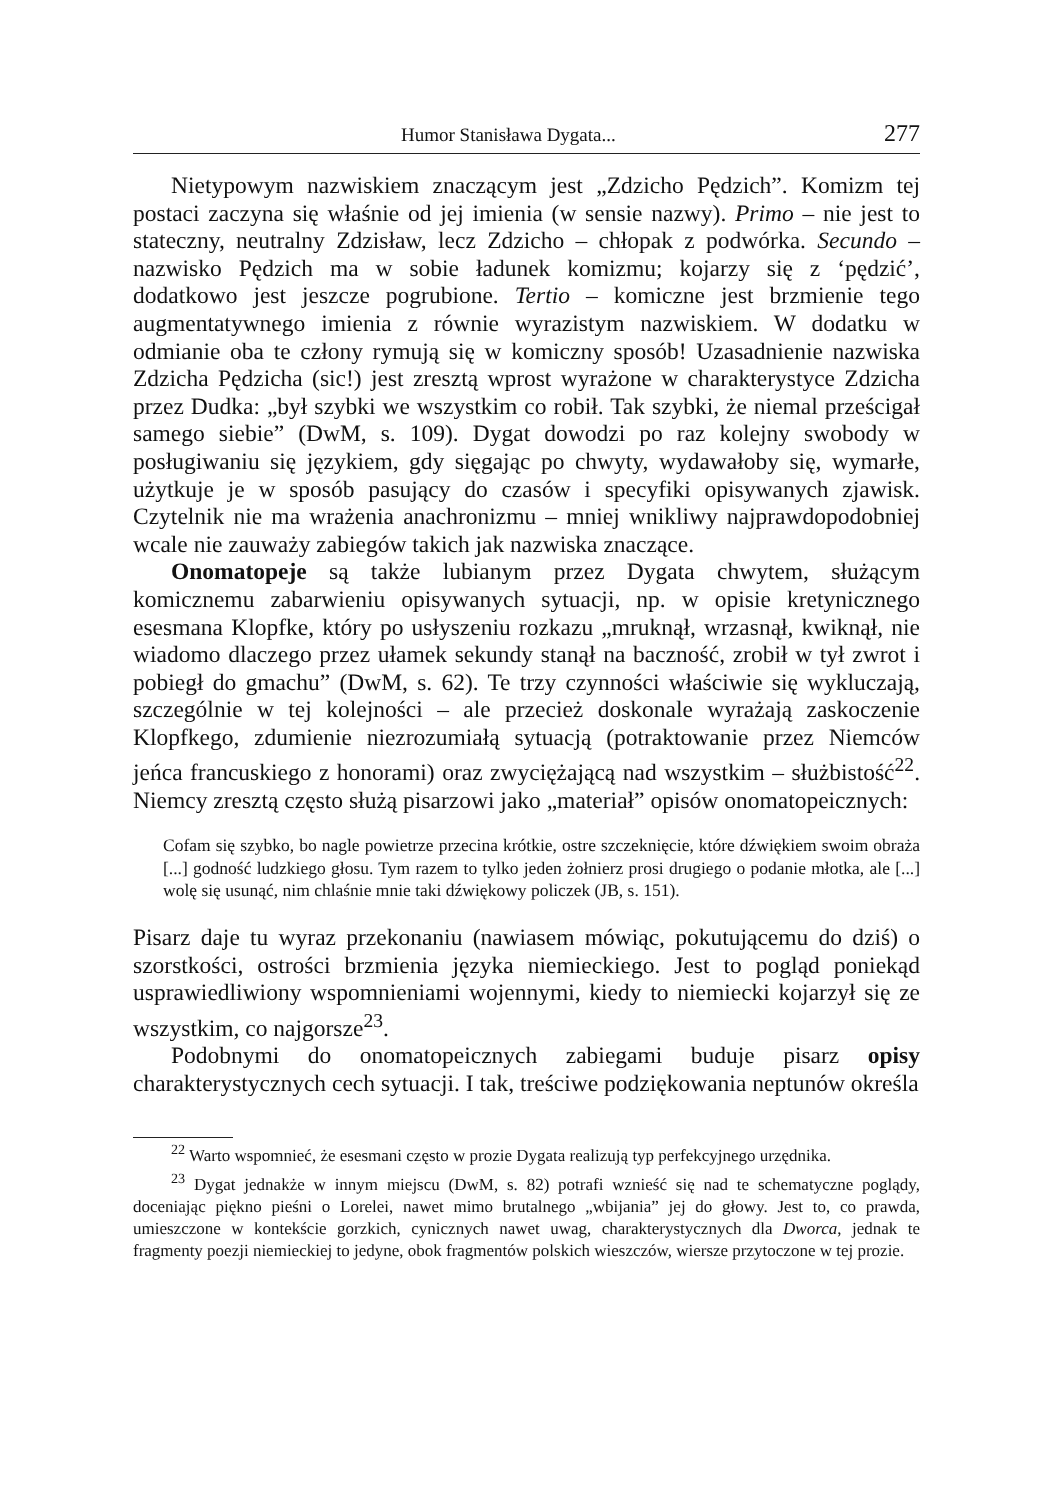Humor Stanisława Dygata... 277
Nietypowym nazwiskiem znaczącym jest „Zdzicho Pędzich”. Komizm tej postaci zaczyna się właśnie od jej imienia (w sensie nazwy). Primo – nie jest to stateczny, neutralny Zdzisław, lecz Zdzicho – chłopak z podwórka. Secundo – nazwisko Pędzich ma w sobie ładunek komizmu; kojarzy się z ‘pędzić’, dodatkowo jest jeszcze pogrubione. Tertio – komiczne jest brzmienie tego augmentatywnego imienia z równie wyrazistym nazwiskiem. W dodatku w odmianie oba te człony rymują się w komiczny sposób! Uzasadnienie nazwiska Zdzicha Pędzicha (sic!) jest zresztą wprost wyrażone w charakterystyce Zdzicha przez Dudka: „był szybki we wszystkim co robił. Tak szybki, że niemal prześcigał samego siebie” (DwM, s. 109). Dygat dowodzi po raz kolejny swobody w posługiwaniu się językiem, gdy sięgając po chwyty, wydawałoby się, wymarłe, użytkuje je w sposób pasujący do czasów i specyfiki opisywanych zjawisk. Czytelnik nie ma wrażenia anachronizmu – mniej wnikliwy najprawdopodobniej wcale nie zauważy zabiegów takich jak nazwiska znaczące.
Onomatopeje są także lubianym przez Dygata chwytem, służącym komicznemu zabarwieniu opisywanych sytuacji, np. w opisie kretynicznego esesmana Klopfke, który po usłyszeniu rozkazu „mruknął, wrzasnął, kwiknął, nie wiadomo dlaczego przez ułamek sekundy stanął na baczność, zrobił w tył zwrot i pobiegł do gmachu” (DwM, s. 62). Te trzy czynności właściwie się wykluczają, szczególnie w tej kolejności – ale przecież doskonale wyrażają zaskoczenie Klopfkego, zdumienie niezrozumiałą sytuacją (potraktowanie przez Niemców jeńca francuskiego z honorami) oraz zwyciężającą nad wszystkim – służbistość<sup>22</sup>. Niemcy zresztą często służą pisarzowi jako „materiał” opisów onomatopeicznych:
Cofam się szybko, bo nagle powietrze przecina krótkie, ostre szczeknięcie, które dźwiękiem swoim obraża [...] godność ludzkiego głosu. Tym razem to tylko jeden żołnierz prosi drugiego o podanie młotka, ale [...] wolę się usunąć, nim chlaśnie mnie taki dźwiękowy policzek (JB, s. 151).
Pisarz daje tu wyraz przekonaniu (nawiasem mówiąc, pokutującemu do dziś) o szorstkości, ostrości brzmienia języka niemieckiego. Jest to pogląd poniekąd usprawiedliwiony wspomnieniami wojennymi, kiedy to niemiecki kojarzył się ze wszystkim, co najgorsze<sup>23</sup>.
Podobnymi do onomatopeicznych zabiegami buduje pisarz opisy charakterystycznych cech sytuacji. I tak, treściwe podziękowania neptunów określa
<sup>22</sup> Warto wspomnieć, że esesmani często w prozie Dygata realizują typ perfekcyjnego urzędnika.
<sup>23</sup> Dygat jednakże w innym miejscu (DwM, s. 82) potrafi wznieść się nad te schematyczne poglądy, doceniając piękno pieśni o Lorelei, nawet mimo brutalnego „wbijania” jej do głowy. Jest to, co prawda, umieszczone w kontekście gorzkich, cynicznych nawet uwag, charakterystycznych dla Dworca, jednak te fragmenty poezji niemieckiej to jedyne, obok fragmentów polskich wieszczów, wiersze przytoczone w tej prozie.